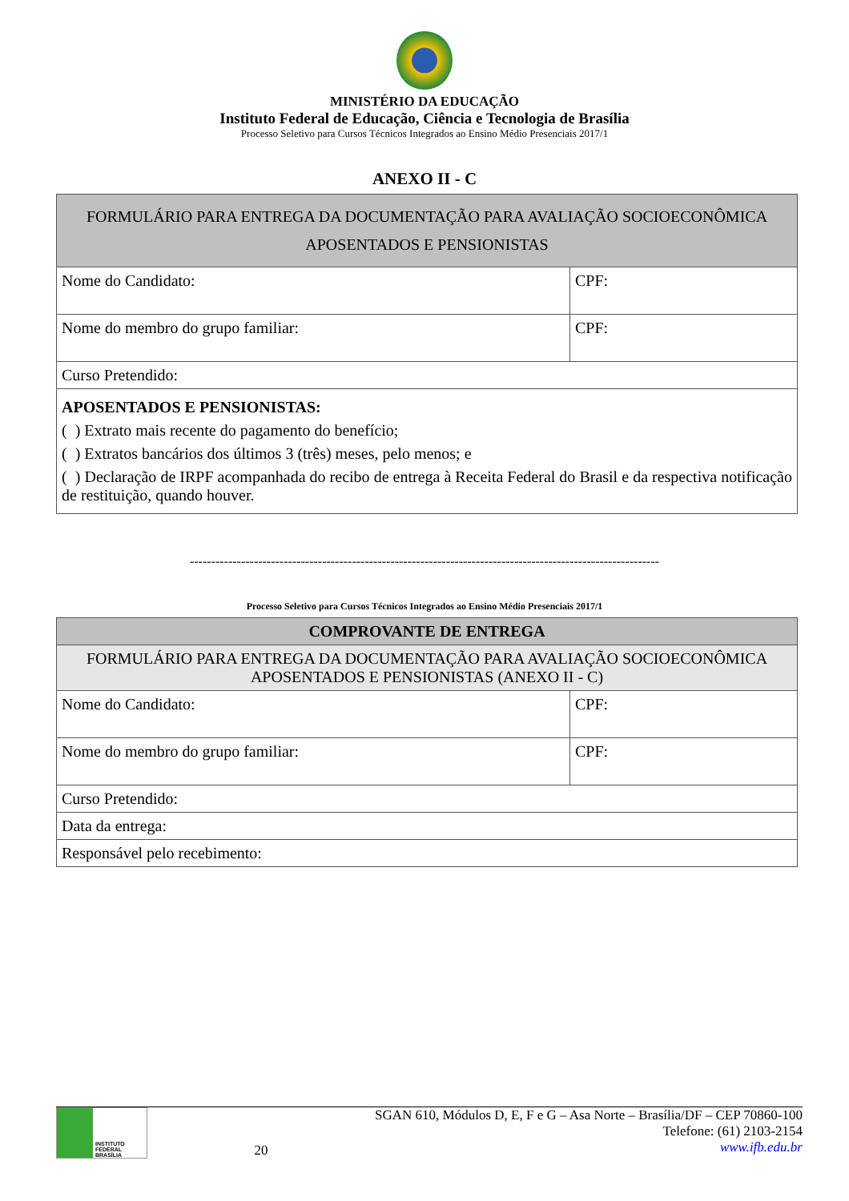MINISTÉRIO DA EDUCAÇÃO
Instituto Federal de Educação, Ciência e Tecnologia de Brasília
Processo Seletivo para Cursos Técnicos Integrados ao Ensino Médio Presenciais 2017/1
ANEXO II - C
| FORMULÁRIO PARA ENTREGA DA DOCUMENTAÇÃO PARA AVALIAÇÃO SOCIOECONÔMICA APOSENTADOS E PENSIONISTAS | |
| Nome do Candidato: | CPF: |
| Nome do membro do grupo familiar: | CPF: |
| Curso Pretendido: | |
| APOSENTADOS E PENSIONISTAS: ( ) Extrato mais recente do pagamento do benefício; ( ) Extratos bancários dos últimos 3 (três) meses, pelo menos; e ( ) Declaração de IRPF acompanhada do recibo de entrega à Receita Federal do Brasil e da respectiva notificação de restituição, quando houver. | |
--------------------------------------------------------------------------------------------------------------
Processo Seletivo para Cursos Técnicos Integrados ao Ensino Médio Presenciais 2017/1
| COMPROVANTE DE ENTREGA | |
| FORMULÁRIO PARA ENTREGA DA DOCUMENTAÇÃO PARA AVALIAÇÃO SOCIOECONÔMICA APOSENTADOS E PENSIONISTAS (ANEXO II - C) | |
| Nome do Candidato: | CPF: |
| Nome do membro do grupo familiar: | CPF: |
| Curso Pretendido: | |
| Data da entrega: | |
| Responsável pelo recebimento: | |
INSTITUTO FEDERAL BRASÍLIA
20 SGAN 610, Módulos D, E, F e G – Asa Norte – Brasília/DF – CEP 70860-100
Telefone: (61) 2103-2154
www.ifb.edu.br